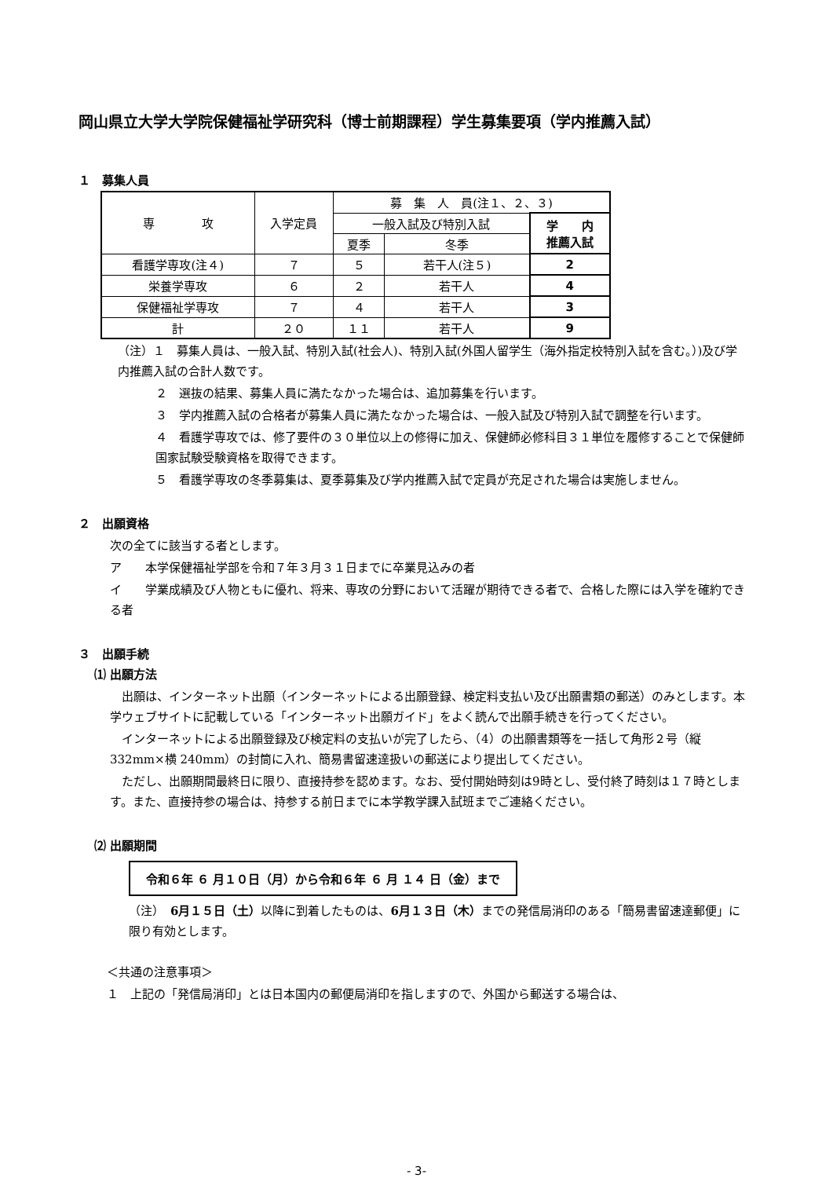岡山県立大学大学院保健福祉学研究科（博士前期課程）学生募集要項（学内推薦入試）
１　募集人員
| 専 攻 | 入学定員 | 募 集 人 員(注１、２、３) | | |
| --- | --- | --- | --- | --- |
| | | 一般入試及び特別入試 | | 学 内 推薦入試 |
| | | 夏季 | 冬季 | |
| 看護学専攻(注４) | ７ | ５ | 若干人(注５) | 2 |
| 栄養学専攻 | ６ | ２ | 若干人 | 4 |
| 保健福祉学専攻 | ７ | ４ | 若干人 | 3 |
| 計 | ２０ | １１ | 若干人 | 9 |
（注）１　募集人員は、一般入試、特別入試(社会人)、特別入試(外国人留学生（海外指定校特別入試を含む。）)及び学内推薦入試の合計人数です。
２　選抜の結果、募集人員に満たなかった場合は、追加募集を行います。
３　学内推薦入試の合格者が募集人員に満たなかった場合は、一般入試及び特別入試で調整を行います。
４　看護学専攻では、修了要件の３０単位以上の修得に加え、保健師必修科目３１単位を履修することで保健師国家試験受験資格を取得できます。
５　看護学専攻の冬季募集は、夏季募集及び学内推薦入試で定員が充足された場合は実施しません。
２　出願資格
次の全てに該当する者とします。
ア　　本学保健福祉学部を令和７年３月３１日までに卒業見込みの者
イ　　学業成績及び人物ともに優れ、将来、専攻の分野において活躍が期待できる者で、合格した際には入学を確約できる者
３　出願手続
⑴ 出願方法
　出願は、インターネット出願（インターネットによる出願登録、検定料支払い及び出願書類の郵送）のみとします。本学ウェブサイトに記載している「インターネット出願ガイド」をよく読んで出願手続きを行ってください。
　インターネットによる出願登録及び検定料の支払いが完了したら、（4）の出願書類等を一括して角形２号（縦 332mm×横 240mm）の封筒に入れ、簡易書留速達扱いの郵送により提出してください。
　ただし、出願期間最終日に限り、直接持参を認めます。なお、受付開始時刻は9時とし、受付終了時刻は１７時とします。また、直接持参の場合は、持参する前日までに本学教学課入試班までご連絡ください。
⑵ 出願期間
令和６年 ６ 月１０日（月）から令和６年 ６ 月 １４ 日（金）まで
（注）　6月１５日（土）以降に到着したものは、6月１３日（木）までの発信局消印のある「簡易書留速達郵便」に限り有効とします。
＜共通の注意事項＞
１　上記の「発信局消印」とは日本国内の郵便局消印を指しますので、外国から郵送する場合は、
- 3-